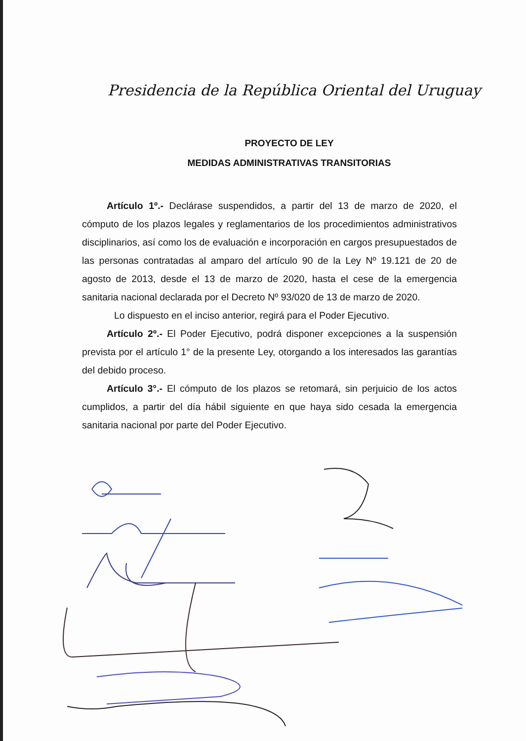Presidencia de la República Oriental del Uruguay
PROYECTO DE LEY
MEDIDAS ADMINISTRATIVAS TRANSITORIAS
Artículo 1º.- Declárase suspendidos, a partir del 13 de marzo de 2020, el cómputo de los plazos legales y reglamentarios de los procedimientos administrativos disciplinarios, así como los de evaluación e incorporación en cargos presupuestados de las personas contratadas al amparo del artículo 90 de la Ley Nº 19.121 de 20 de agosto de 2013, desde el 13 de marzo de 2020, hasta el cese de la emergencia sanitaria nacional declarada por el Decreto Nº 93/020 de 13 de marzo de 2020.
Lo dispuesto en el inciso anterior, regirá para el Poder Ejecutivo.
Artículo 2º.- El Poder Ejecutivo, podrá disponer excepciones a la suspensión prevista por el artículo 1° de la presente Ley, otorgando a los interesados las garantías del debido proceso.
Artículo 3°.- El cómputo de los plazos se retomará, sin perjuicio de los actos cumplidos, a partir del día hábil siguiente en que haya sido cesada la emergencia sanitaria nacional por parte del Poder Ejecutivo.